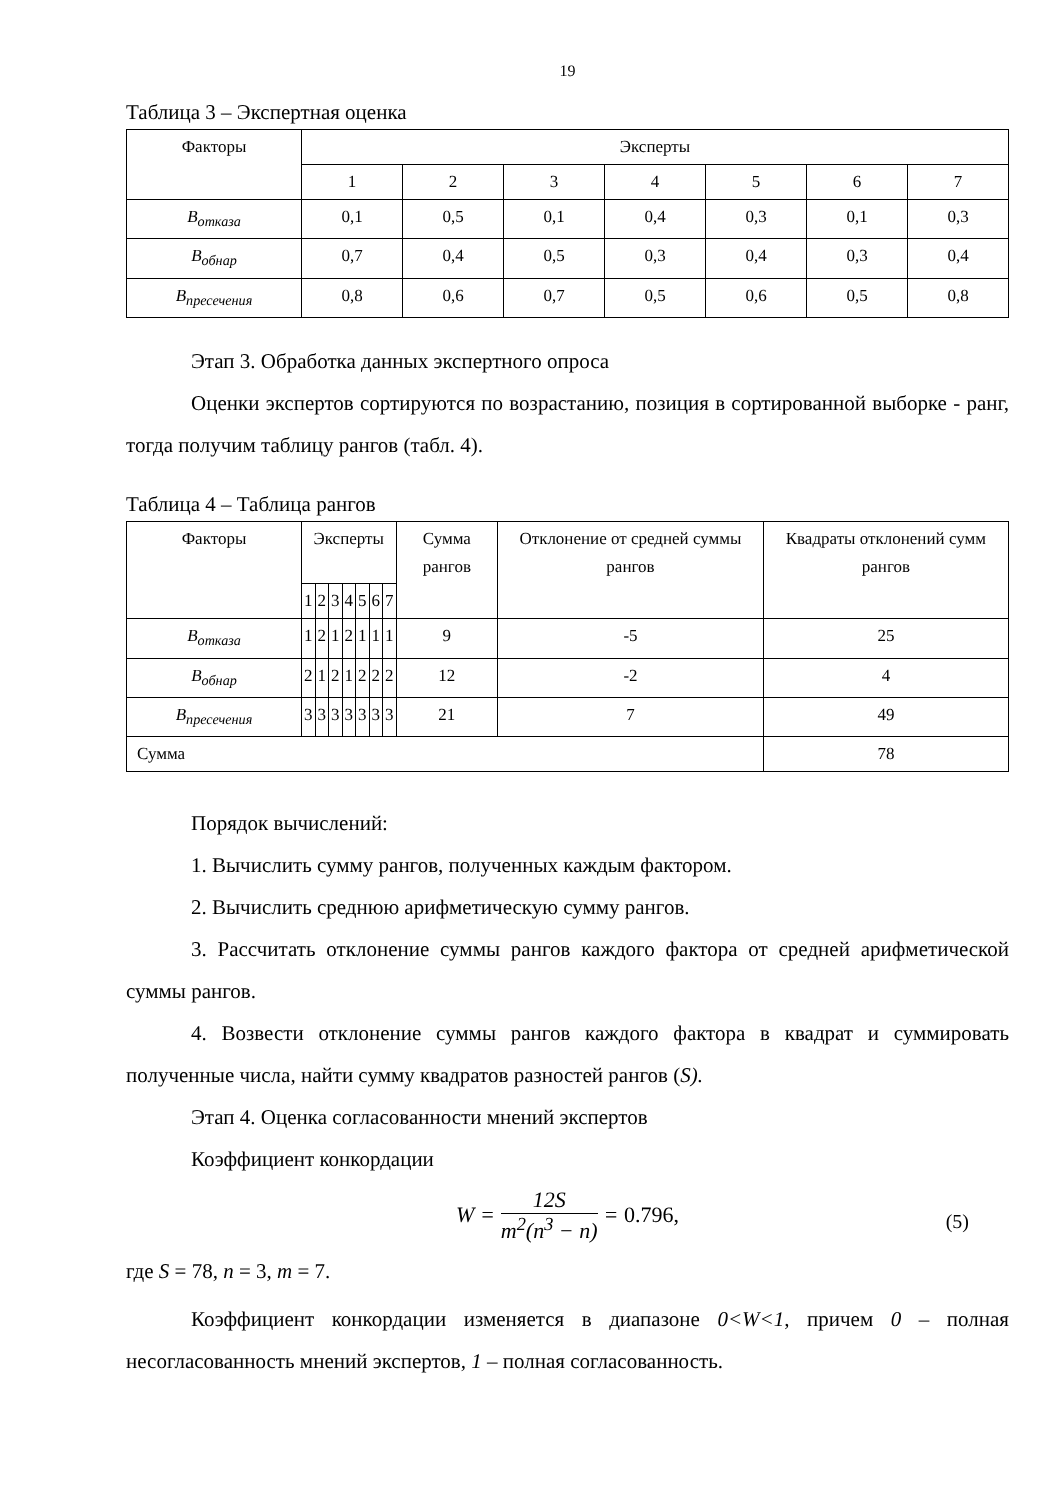19
Таблица 3 – Экспертная оценка
| Факторы | Эксперты | | | | | | |
| --- | --- | --- | --- | --- | --- | --- | --- |
| | 1 | 2 | 3 | 4 | 5 | 6 | 7 |
| B<sub>отказа</sub> | 0,1 | 0,5 | 0,1 | 0,4 | 0,3 | 0,1 | 0,3 |
| B<sub>обнар</sub> | 0,7 | 0,4 | 0,5 | 0,3 | 0,4 | 0,3 | 0,4 |
| B<sub>пресечения</sub> | 0,8 | 0,6 | 0,7 | 0,5 | 0,6 | 0,5 | 0,8 |
Этап 3. Обработка данных экспертного опроса
Оценки экспертов сортируются по возрастанию, позиция в сортированной выборке - ранг, тогда получим таблицу рангов (табл. 4).
Таблица 4 – Таблица рангов
| Факторы | Эксперты | | | | | | | Сумма рангов | Отклонение от средней суммы рангов | Квадраты отклонений сумм рангов |
| --- | --- | --- | --- | --- | --- | --- | --- | --- | --- | --- |
| | 1 | 2 | 3 | 4 | 5 | 6 | 7 | | | |
| B<sub>отказа</sub> | 1 | 2 | 1 | 2 | 1 | 1 | 1 | 9 | -5 | 25 |
| B<sub>обнар</sub> | 2 | 1 | 2 | 1 | 2 | 2 | 2 | 12 | -2 | 4 |
| B<sub>пресечения</sub> | 3 | 3 | 3 | 3 | 3 | 3 | 3 | 21 | 7 | 49 |
| Сумма | | | | | | | | | | 78 |
Порядок вычислений:
1. Вычислить сумму рангов, полученных каждым фактором.
2. Вычислить среднюю арифметическую сумму рангов.
3. Рассчитать отклонение суммы рангов каждого фактора от средней арифметической суммы рангов.
4. Возвести отклонение суммы рангов каждого фактора в квадрат и суммировать полученные числа, найти сумму квадратов разностей рангов (S).
Этап 4. Оценка согласованности мнений экспертов
Коэффициент конкордации
W = 12S m<sup>2</sup>(n<sup>3</sup> − n) = 0.796,
(5)
где S = 78, n = 3, m = 7.
Коэффициент конкордации изменяется в диапазоне 0<W<1, причем 0 – полная несогласованность мнений экспертов, 1 – полная согласованность.